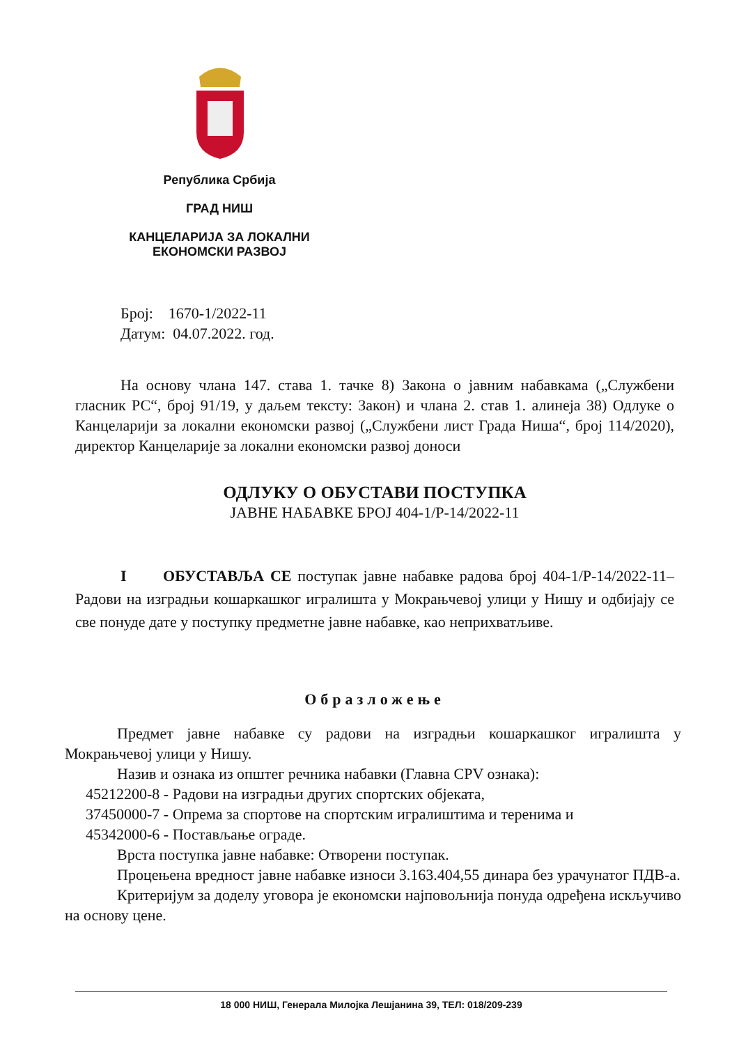Република Србија
ГРАД НИШ
КАНЦЕЛАРИЈА ЗА ЛОКАЛНИ
ЕКОНОМСКИ РАЗВОЈ
Број: 1670-1/2022-11
Датум: 04.07.2022. год.
На основу члана 147. става 1. тачке 8) Закона о јавним набавкама („Службени гласник РС“, број 91/19, у даљем тексту: Закон) и члана 2. став 1. алинеја 38) Одлуке о Канцеларији за локални економски развој („Службени лист Града Ниша“, број 114/2020), директор Канцеларије за локални економски развој доноси
ОДЛУКУ О ОБУСТАВИ ПОСТУПКА
ЈАВНЕ НАБАВКЕ БРОЈ 404-1/Р-14/2022-11
I ОБУСТАВЉА СЕ поступак јавне набавке радова број 404-1/Р-14/2022-11– Радови на изградњи кошаркашког игралишта у Мокрањчевој улици у Нишу и одбијају се све понуде дате у поступку предметне јавне набавке, као неприхватљиве.
Образложење
Предмет јавне набавке су радови на изградњи кошаркашког игралишта у Мокрањчевој улици у Нишу.
Назив и ознака из општег речника набавки (Главна CPV ознака):
45212200-8 - Радови на изградњи других спортских објеката,
37450000-7 - Опрема за спортове на спортским игралиштима и теренима и
45342000-6 - Постављање ограде.
Врста поступка јавне набавке: Отворени поступак.
Процењена вредност јавне набавке износи 3.163.404,55 динара без урачунатог ПДВ-а.
Критеријум за доделу уговора је економски најповољнија понуда одређена искључиво на основу цене.
18 000 НИШ, Генерала Милојка Лешјанина 39, ТЕЛ: 018/209-239